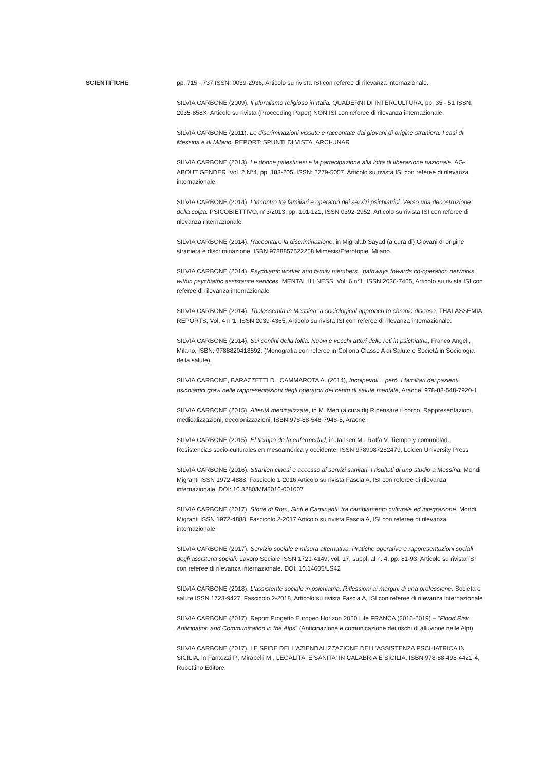SCIENTIFICHE pp. 715 - 737 ISSN: 0039-2936, Articolo su rivista ISI con referee di rilevanza internazionale.
SILVIA CARBONE (2009). Il pluralismo religioso in Italia. QUADERNI DI INTERCULTURA, pp. 35 - 51 ISSN: 2035-858X, Articolo su rivista (Proceeding Paper) NON ISI con referee di rilevanza internazionale.
SILVIA CARBONE (2011). Le discriminazioni vissute e raccontate dai giovani di origine straniera. I casi di Messina e di Milano. REPORT: SPUNTI DI VISTA. ARCI-UNAR
SILVIA CARBONE (2013). Le donne palestinesi e la partecipazione alla lotta di liberazione nazionale. AG-ABOUT GENDER, Vol. 2 N°4, pp. 183-205, ISSN: 2279-5057, Articolo su rivista ISI con referee di rilevanza internazionale.
SILVIA CARBONE (2014). L'incontro tra familiari e operatori dei servizi psichiatrici. Verso una decostruzione della colpa. PSICOBIETTIVO, n°3/2013, pp. 101-121, ISSN 0392-2952, Articolo su rivista ISI con referee di rilevanza internazionale.
SILVIA CARBONE (2014). Raccontare la discriminazione, in Migralab Sayad (a cura di) Giovani di origine straniera e discriminazione, ISBN 9788857522258 Mimesis/Eterotopie, Milano.
SILVIA CARBONE (2014). Psychiatric worker and family members . pathways towards co-operation networks within psychiatric assistance services. MENTAL ILLNESS, Vol. 6 n°1, ISSN 2036-7465, Articolo su rivista ISI con referee di rilevanza internazionale
SILVIA CARBONE (2014). Thalassemia in Messina: a sociological approach to chronic disease. THALASSEMIA REPORTS, Vol. 4 n°1, ISSN 2039-4365, Articolo su rivista ISI con referee di rilevanza internazionale.
SILVIA CARBONE (2014). Sui confini della follia. Nuovi e vecchi attori delle reti in psichiatria, Franco Angeli, Milano, ISBN: 9788820418892. (Monografia con referee in Collona Classe A di Salute e Società in Sociologia della salute).
SILVIA CARBONE, BARAZZETTI D., CAMMAROTA A. (2014), Incolpevoli ...però. I familiari dei pazienti psichiatrici gravi nelle rappresentazioni degli operatori dei centri di salute mentale, Aracne, 978-88-548-7920-1
SILVIA CARBONE (2015). Alterità medicalizzate, in M. Meo (a cura di) Ripensare il corpo. Rappresentazioni, medicalizzazioni, decolonizzazioni, ISBN 978-88-548-7948-5, Aracne.
SILVIA CARBONE (2015). El tiempo de la enfermedad, in Jansen M., Raffa V, Tiempo y comunidad. Resistencias socio-culturales en mesoamérica y occidente, ISSN 9789087282479, Leiden University Press
SILVIA CARBONE (2016). Stranieri cinesi e accesso ai servizi sanitari. I risultati di uno studio a Messina. Mondi Migranti ISSN 1972-4888, Fascicolo 1-2016 Articolo su rivista Fascia A, ISI con referee di rilevanza internazionale, DOI: 10.3280/MM2016-001007
SILVIA CARBONE (2017). Storie di Rom, Sinti e Caminanti: tra cambiamento culturale ed integrazione. Mondi Migranti ISSN 1972-4888, Fascicolo 2-2017 Articolo su rivista Fascia A, ISI con referee di rilevanza internazionale
SILVIA CARBONE (2017). Servizio sociale e misura alternativa. Pratiche operative e rappresentazioni sociali degli assistenti sociali. Lavoro Sociale ISSN 1721-4149, vol. 17, suppl. al n. 4, pp. 81-93. Articolo su rivista ISI con referee di rilevanza internazionale. DOI: 10.14605/LS42
SILVIA CARBONE (2018). L'assistente sociale in psichiatria. Riflessioni ai margini di una professione. Società e salute ISSN 1723-9427, Fascicolo 2-2018, Articolo su rivista Fascia A, ISI con referee di rilevanza internazionale
SILVIA CARBONE (2017). Report Progetto Europeo Horizon 2020 Life FRANCA (2016-2019) – "Flood Risk Anticipation and Communication in the Alps" (Anticipazione e comunicazione dei rischi di alluvione nelle Alpi)
SILVIA CARBONE (2017). LE SFIDE DELL'AZIENDALIZZAZIONE DELL'ASSISTENZA PSCHIATRICA IN SICILIA, in Fantozzi P., Mirabelli M., LEGALITA' E SANITA' IN CALABRIA E SICILIA, ISBN 978-88-498-4421-4, Rubettino Editore.